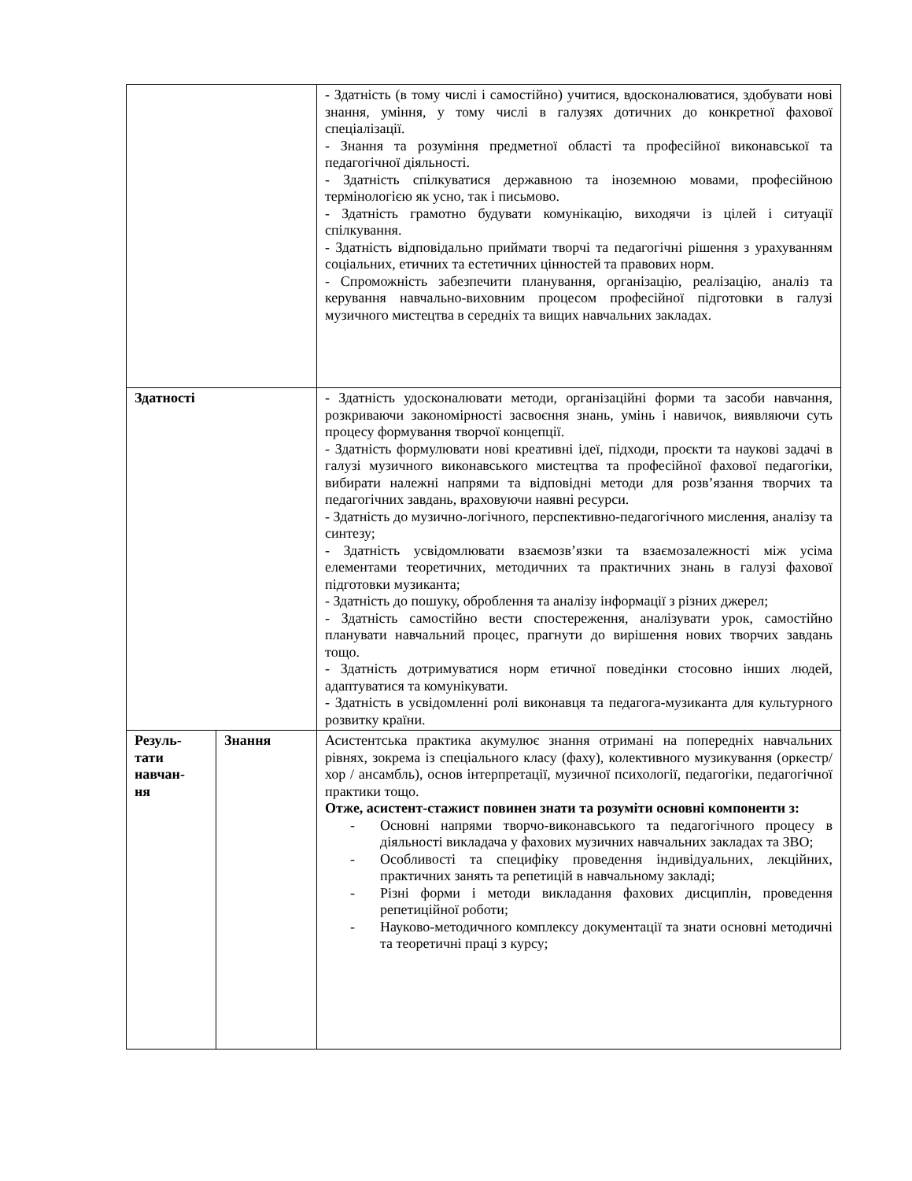| | | - Здатність (в тому числі і самостійно) учитися, вдосконалюватися, здобувати нові знання, уміння, у тому числі в галузях дотичних до конкретної фахової спеціалізації. - Знання та розуміння предметної області та професійної виконавської та педагогічної діяльності. - Здатність спілкуватися державною та іноземною мовами, професійною термінологією як усно, так і письмово. - Здатність грамотно будувати комунікацію, виходячи із цілей і ситуації спілкування. - Здатність відповідально приймати творчі та педагогічні рішення з урахуванням соціальних, етичних та естетичних цінностей та правових норм. - Спроможність забезпечити планування, організацію, реалізацію, аналіз та керування навчально-виховним процесом професійної підготовки в галузі музичного мистецтва в середніх та вищих навчальних закладах. |
| Здатності | | - Здатність удосконалювати методи, організаційні форми та засоби навчання, розкриваючи закономірності засвоєння знань, умінь і навичок, виявляючи суть процесу формування творчої концепції. - Здатність формулювати нові креативні ідеї, підходи, проєкти та наукові задачі в галузі музичного виконавського мистецтва та професійної фахової педагогіки, вибирати належні напрями та відповідні методи для розв’язання творчих та педагогічних завдань, враховуючи наявні ресурси. - Здатність до музично-логічного, перспективно-педагогічного мислення, аналізу та синтезу; - Здатність усвідомлювати взаємозв’язки та взаємозалежності між усіма елементами теоретичних, методичних та практичних знань в галузі фахової підготовки музиканта; - Здатність до пошуку, оброблення та аналізу інформації з різних джерел; - Здатність самостійно вести спостереження, аналізувати урок, самостійно планувати навчальний процес, прагнути до вирішення нових творчих завдань тощо. - Здатність дотримуватися норм етичної поведінки стосовно інших людей, адаптуватися та комунікувати. - Здатність в усвідомленні ролі виконавця та педагога-музиканта для культурного розвитку країни. |
| Резуль- тати навчан- ня | Знання | Асистентська практика акумулює знання отримані на попередніх навчальних рівнях, зокрема із спеціального класу (фаху), колективного музикування (оркестр/ хор / ансамбль), основ інтерпретації, музичної психології, педагогіки, педагогічної практики тощо. Отже, асистент-стажист повинен знати та розуміти основні компоненти з: - Основні напрями творчо-виконавського та педагогічного процесу в діяльності викладача у фахових музичних навчальних закладах та ЗВО; - Особливості та специфіку проведення індивідуальних, лекційних, практичних занять та репетицій в навчальному закладі; - Різні форми і методи викладання фахових дисциплін, проведення репетиційної роботи; - Науково-методичного комплексу документації та знати основні методичні та теоретичні праці з курсу; |